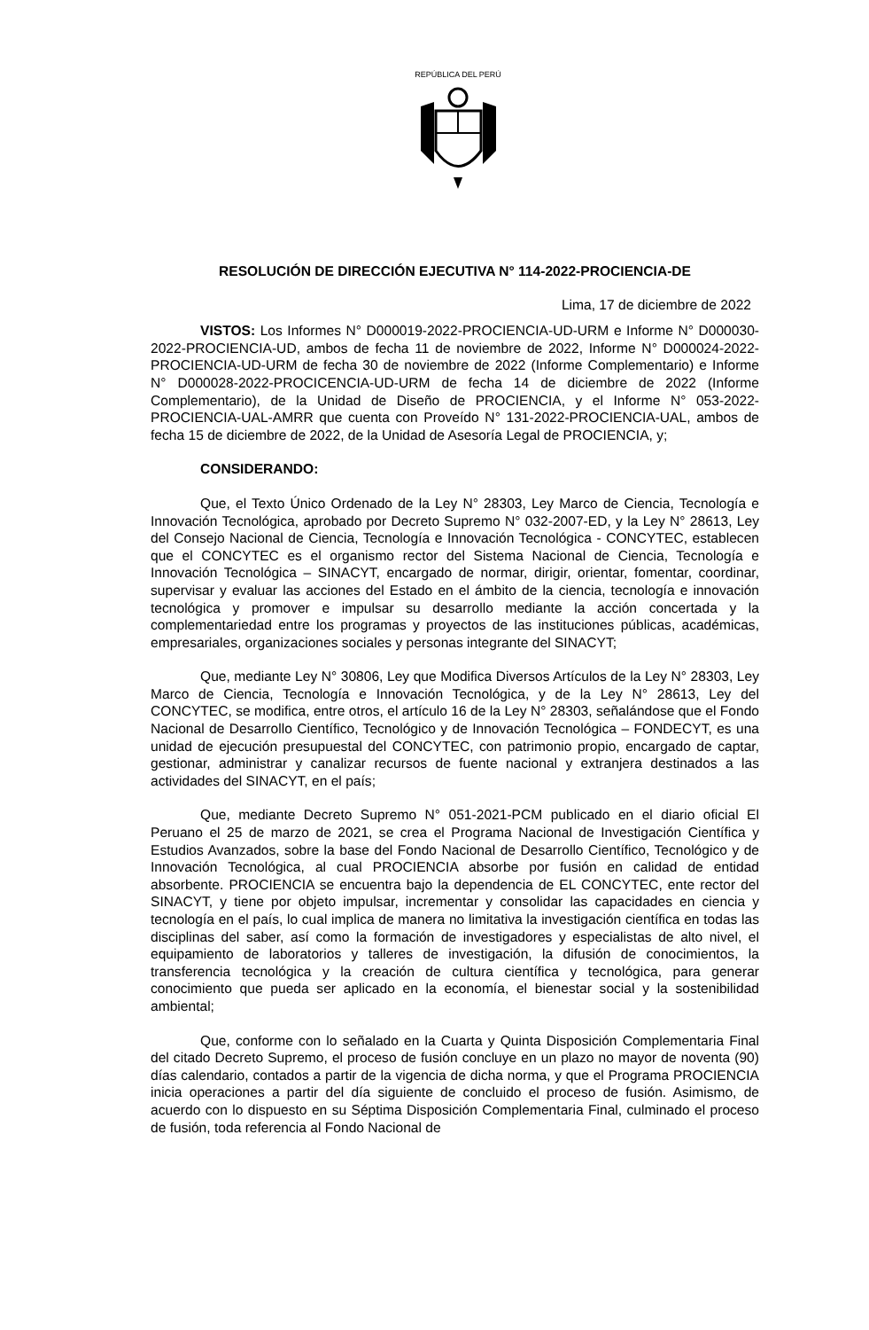REPÚBLICA DEL PERÚ
RESOLUCIÓN DE DIRECCIÓN EJECUTIVA N° 114-2022-PROCIENCIA-DE
Lima, 17 de diciembre de 2022
VISTOS: Los Informes N° D000019-2022-PROCIENCIA-UD-URM e Informe N° D000030-2022-PROCIENCIA-UD, ambos de fecha 11 de noviembre de 2022, Informe N° D000024-2022-PROCIENCIA-UD-URM de fecha 30 de noviembre de 2022 (Informe Complementario) e Informe N° D000028-2022-PROCICENCIA-UD-URM de fecha 14 de diciembre de 2022 (Informe Complementario), de la Unidad de Diseño de PROCIENCIA, y el Informe N° 053-2022-PROCIENCIA-UAL-AMRR que cuenta con Proveído N° 131-2022-PROCIENCIA-UAL, ambos de fecha 15 de diciembre de 2022, de la Unidad de Asesoría Legal de PROCIENCIA, y;
CONSIDERANDO:
Que, el Texto Único Ordenado de la Ley N° 28303, Ley Marco de Ciencia, Tecnología e Innovación Tecnológica, aprobado por Decreto Supremo N° 032-2007-ED, y la Ley N° 28613, Ley del Consejo Nacional de Ciencia, Tecnología e Innovación Tecnológica - CONCYTEC, establecen que el CONCYTEC es el organismo rector del Sistema Nacional de Ciencia, Tecnología e Innovación Tecnológica – SINACYT, encargado de normar, dirigir, orientar, fomentar, coordinar, supervisar y evaluar las acciones del Estado en el ámbito de la ciencia, tecnología e innovación tecnológica y promover e impulsar su desarrollo mediante la acción concertada y la complementariedad entre los programas y proyectos de las instituciones públicas, académicas, empresariales, organizaciones sociales y personas integrante del SINACYT;
Que, mediante Ley N° 30806, Ley que Modifica Diversos Artículos de la Ley N° 28303, Ley Marco de Ciencia, Tecnología e Innovación Tecnológica, y de la Ley N° 28613, Ley del CONCYTEC, se modifica, entre otros, el artículo 16 de la Ley N° 28303, señalándose que el Fondo Nacional de Desarrollo Científico, Tecnológico y de Innovación Tecnológica – FONDECYT, es una unidad de ejecución presupuestal del CONCYTEC, con patrimonio propio, encargado de captar, gestionar, administrar y canalizar recursos de fuente nacional y extranjera destinados a las actividades del SINACYT, en el país;
Que, mediante Decreto Supremo N° 051-2021-PCM publicado en el diario oficial El Peruano el 25 de marzo de 2021, se crea el Programa Nacional de Investigación Científica y Estudios Avanzados, sobre la base del Fondo Nacional de Desarrollo Científico, Tecnológico y de Innovación Tecnológica, al cual PROCIENCIA absorbe por fusión en calidad de entidad absorbente. PROCIENCIA se encuentra bajo la dependencia de EL CONCYTEC, ente rector del SINACYT, y tiene por objeto impulsar, incrementar y consolidar las capacidades en ciencia y tecnología en el país, lo cual implica de manera no limitativa la investigación científica en todas las disciplinas del saber, así como la formación de investigadores y especialistas de alto nivel, el equipamiento de laboratorios y talleres de investigación, la difusión de conocimientos, la transferencia tecnológica y la creación de cultura científica y tecnológica, para generar conocimiento que pueda ser aplicado en la economía, el bienestar social y la sostenibilidad ambiental;
Que, conforme con lo señalado en la Cuarta y Quinta Disposición Complementaria Final del citado Decreto Supremo, el proceso de fusión concluye en un plazo no mayor de noventa (90) días calendario, contados a partir de la vigencia de dicha norma, y que el Programa PROCIENCIA inicia operaciones a partir del día siguiente de concluido el proceso de fusión. Asimismo, de acuerdo con lo dispuesto en su Séptima Disposición Complementaria Final, culminado el proceso de fusión, toda referencia al Fondo Nacional de